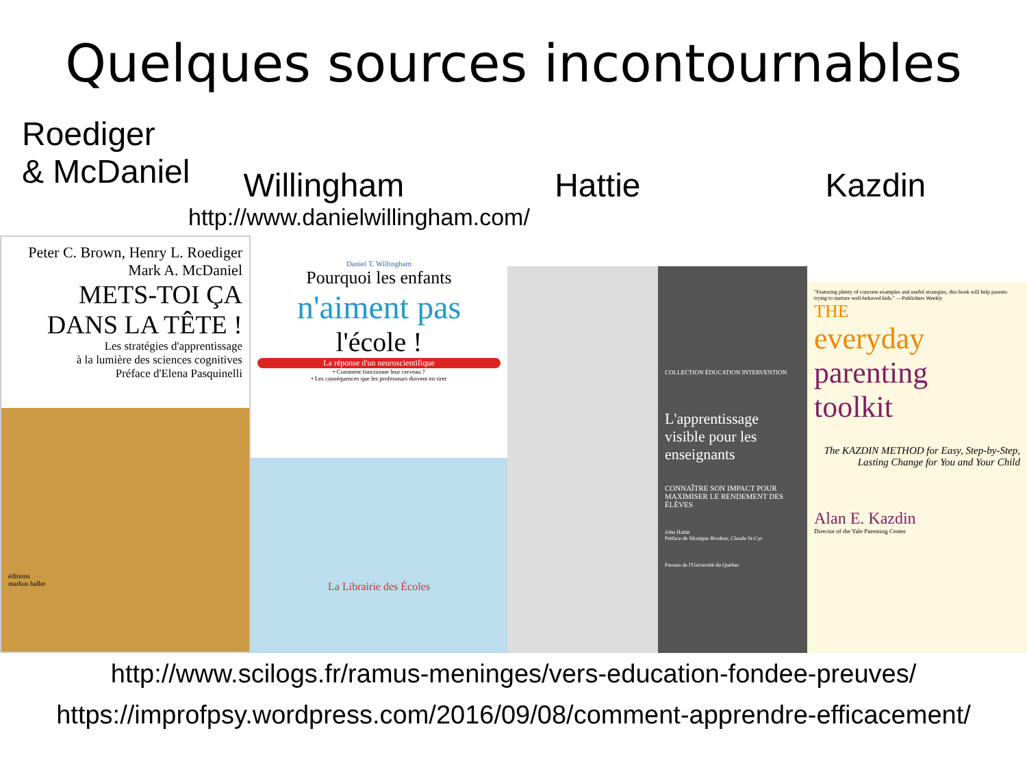Quelques sources incontournables
Roediger
& McDaniel
Willingham
Hattie
Kazdin
http://www.danielwillingham.com/
Peter C. Brown, Henry L. Roediger
Mark A. McDaniel
METS-TOI ÇA
DANS LA TÊTE !
Les stratégies d'apprentissage
à la lumière des sciences cognitives
Préface d'Elena Pasquinelli
éditions
markus haller
Daniel T. Willingham
Pourquoi les enfants
n'aiment pas
l'école !
La réponse d'un neuroscientifique
• Comment fonctionne leur cerveau ?
• Les conséquences que les professeurs doivent en tirer
La Librairie des Écoles
COLLECTION ÉDUCATION INTERVENTION
L'apprentissage visible pour les enseignants
CONNAÎTRE SON IMPACT POUR MAXIMISER LE RENDEMENT DES ÉLÈVES
John Hattie
Préface de Monique Brodeur, Claude St-Cyr
Presses de l'Université du Québec
"Featuring plenty of concrete examples and useful strategies, this book will help parents trying to nurture well-behaved kids." —Publishers Weekly
THE
everyday
parenting
toolkit
The KAZDIN METHOD for Easy, Step-by-Step, Lasting Change for You and Your Child
Alan E. Kazdin
Director of the Yale Parenting Center
http://www.scilogs.fr/ramus-meninges/vers-education-fondee-preuves/
https://improfpsy.wordpress.com/2016/09/08/comment-apprendre-efficacement/